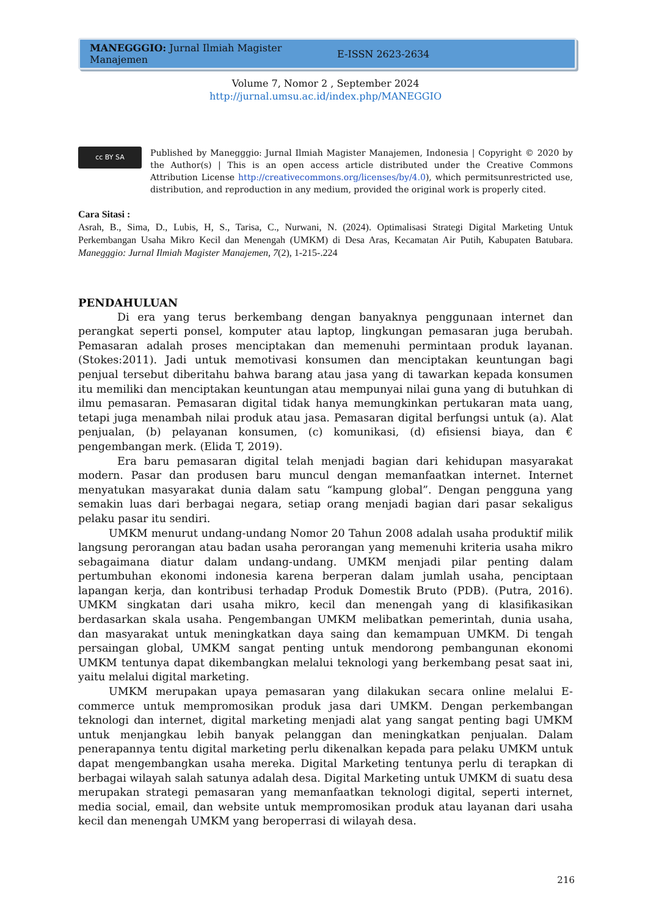MANEGGGIO: Jurnal Ilmiah Magister Manajemen E-ISSN 2623-2634
Volume 7, Nomor 2 , September 2024
http://jurnal.umsu.ac.id/index.php/MANEGGIO
cc BY SA
Published by Manegggio: Jurnal Ilmiah Magister Manajemen, Indonesia | Copyright © 2020 by the Author(s) | This is an open access article distributed under the Creative Commons Attribution License http://creativecommons.org/licenses/by/4.0), which permitsunrestricted use, distribution, and reproduction in any medium, provided the original work is properly cited.
Cara Sitasi :
Asrah, B., Sima, D., Lubis, H, S., Tarisa, C., Nurwani, N. (2024). Optimalisasi Strategi Digital Marketing Untuk Perkembangan Usaha Mikro Kecil dan Menengah (UMKM) di Desa Aras, Kecamatan Air Putih, Kabupaten Batubara. Manegggio: Jurnal Ilmiah Magister Manajemen, 7(2), 1-215-.224
PENDAHULUAN
Di era yang terus berkembang dengan banyaknya penggunaan internet dan perangkat seperti ponsel, komputer atau laptop, lingkungan pemasaran juga berubah. Pemasaran adalah proses menciptakan dan memenuhi permintaan produk layanan. (Stokes:2011). Jadi untuk memotivasi konsumen dan menciptakan keuntungan bagi penjual tersebut diberitahu bahwa barang atau jasa yang di tawarkan kepada konsumen itu memiliki dan menciptakan keuntungan atau mempunyai nilai guna yang di butuhkan di ilmu pemasaran. Pemasaran digital tidak hanya memungkinkan pertukaran mata uang, tetapi juga menambah nilai produk atau jasa. Pemasaran digital berfungsi untuk (a). Alat penjualan, (b) pelayanan konsumen, (c) komunikasi, (d) efisiensi biaya, dan € pengembangan merk. (Elida T, 2019).
Era baru pemasaran digital telah menjadi bagian dari kehidupan masyarakat modern. Pasar dan produsen baru muncul dengan memanfaatkan internet. Internet menyatukan masyarakat dunia dalam satu “kampung global”. Dengan pengguna yang semakin luas dari berbagai negara, setiap orang menjadi bagian dari pasar sekaligus pelaku pasar itu sendiri.
UMKM menurut undang-undang Nomor 20 Tahun 2008 adalah usaha produktif milik langsung perorangan atau badan usaha perorangan yang memenuhi kriteria usaha mikro sebagaimana diatur dalam undang-undang. UMKM menjadi pilar penting dalam pertumbuhan ekonomi indonesia karena berperan dalam jumlah usaha, penciptaan lapangan kerja, dan kontribusi terhadap Produk Domestik Bruto (PDB). (Putra, 2016). UMKM singkatan dari usaha mikro, kecil dan menengah yang di klasifikasikan berdasarkan skala usaha. Pengembangan UMKM melibatkan pemerintah, dunia usaha, dan masyarakat untuk meningkatkan daya saing dan kemampuan UMKM. Di tengah persaingan global, UMKM sangat penting untuk mendorong pembangunan ekonomi UMKM tentunya dapat dikembangkan melalui teknologi yang berkembang pesat saat ini, yaitu melalui digital marketing.
UMKM merupakan upaya pemasaran yang dilakukan secara online melalui E-commerce untuk mempromosikan produk jasa dari UMKM. Dengan perkembangan teknologi dan internet, digital marketing menjadi alat yang sangat penting bagi UMKM untuk menjangkau lebih banyak pelanggan dan meningkatkan penjualan. Dalam penerapannya tentu digital marketing perlu dikenalkan kepada para pelaku UMKM untuk dapat mengembangkan usaha mereka. Digital Marketing tentunya perlu di terapkan di berbagai wilayah salah satunya adalah desa. Digital Marketing untuk UMKM di suatu desa merupakan strategi pemasaran yang memanfaatkan teknologi digital, seperti internet, media social, email, dan website untuk mempromosikan produk atau layanan dari usaha kecil dan menengah UMKM yang beroperrasi di wilayah desa.
216